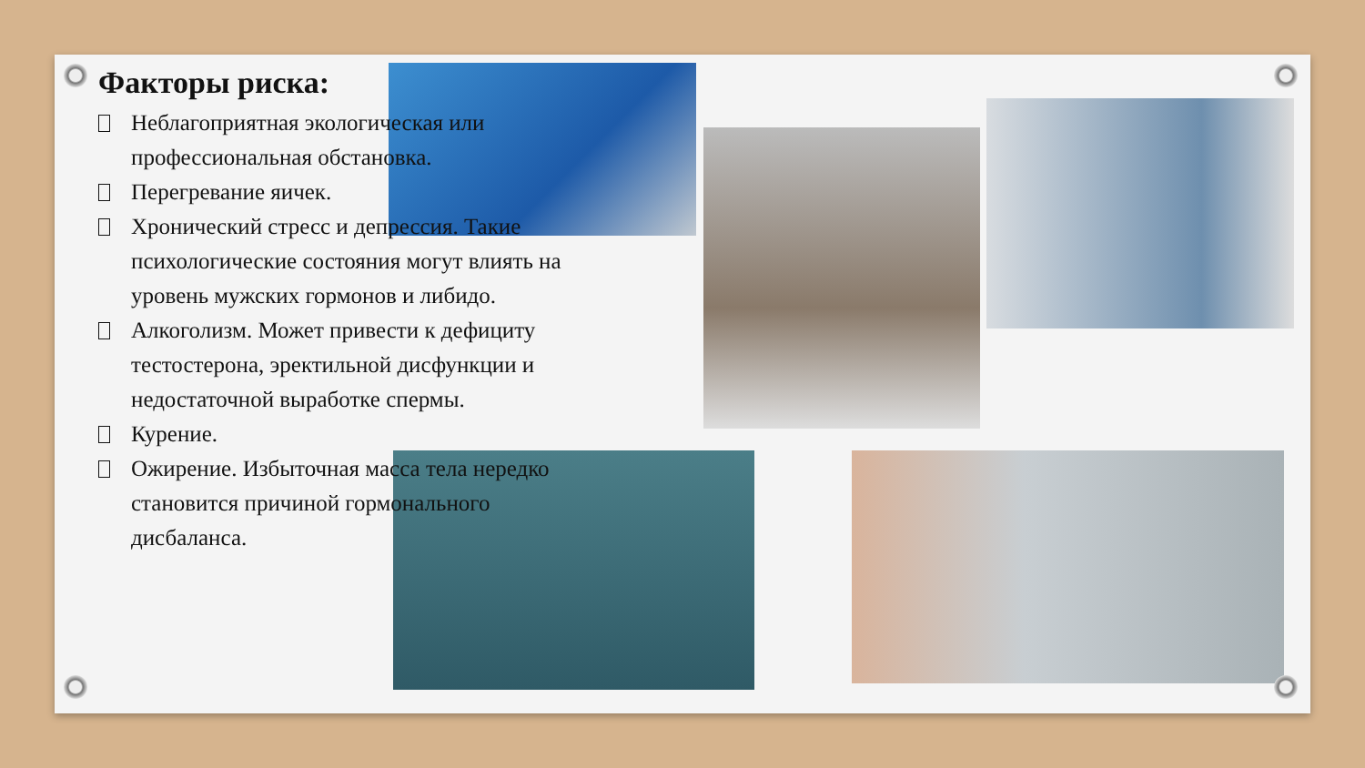Факторы риска:
Неблагоприятная экологическая или профессиональная обстановка.
Перегревание яичек.
Хронический стресс и депрессия. Такие психологические состояния могут влиять на уровень мужских гормонов и либидо.
Алкоголизм. Может привести к дефициту тестостерона, эректильной дисфункции и недостаточной выработке спермы.
Курение.
Ожирение. Избыточная масса тела нередко становится причиной гормонального дисбаланса.